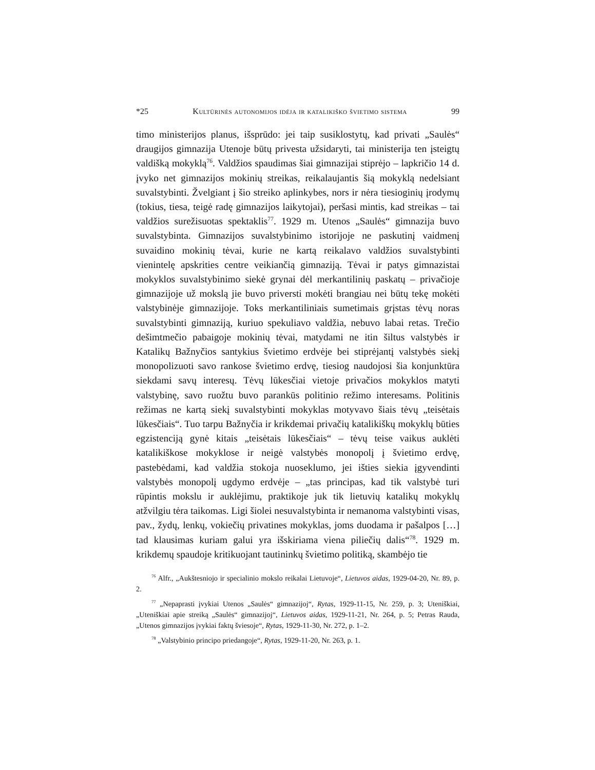*25 Kultūrinės autonomijos idėja ir katalikiško švietimo sistema 99
timo ministerijos planus, išsprūdo: jei taip susiklostytų, kad privati „Saulės“ draugijos gimnazija Utenoje būtų privesta užsidaryti, tai ministerija ten įsteigtų valdišką mokyklą<sup>76</sup>. Valdžios spaudimas šiai gimnazijai stiprėjo – lapkričio 14 d. įvyko net gimnazijos mokinių streikas, reikalaujantis šią mokyklą nedelsiant suvalstybinti. Žvelgiant į šio streiko aplinkybes, nors ir nėra tiesioginių įrodymų (tokius, tiesa, teigė radę gimnazijos laikytojai), peršasi mintis, kad streikas – tai valdžios surežisuotas spektaklis<sup>77</sup>. 1929 m. Utenos „Saulės“ gimnazija buvo suvalstybinta. Gimnazijos suvalstybinimo istorijoje ne paskutinį vaidmenį suvaidino mokinių tėvai, kurie ne kartą reikalavo valdžios suvalstybinti vienintelę apskrities centre veikiančią gimnaziją. Tėvai ir patys gimnazistai mokyklos suvalstybinimo siekė grynai dėl merkantilinių paskatų – privačioje gimnazijoje už mokslą jie buvo priversti mokėti brangiau nei būtų tekę mokėti valstybinėje gimnazijoje. Toks merkantiliniais sumetimais grįstas tėvų noras suvalstybinti gimnaziją, kuriuo spekuliavo valdžia, nebuvo labai retas. Trečio dešimtmečio pabaigoje mokinių tėvai, matydami ne itin šiltus valstybės ir Katalikų Bažnyčios santykius švietimo erdvėje bei stiprėjantį valstybės siekį monopolizuoti savo rankose švietimo erdvę, tiesiog naudojosi šia konjunktūra siekdami savų interesų. Tėvų lūkesčiai vietoje privačios mokyklos matyti valstybinę, savo ruožtu buvo parankūs politinio režimo interesams. Politinis režimas ne kartą siekį suvalstybinti mokyklas motyvavo šiais tėvų „teisėtais lūkesčiais“. Tuo tarpu Bažnyčia ir krikdemai privačių katalikiškų mokyklų būties egzistenciją gynė kitais „teisėtais lūkesčiais“ – tėvų teise vaikus auklėti katalikiškose mokyklose ir neigė valstybės monopolį į švietimo erdvę, pastebėdami, kad valdžia stokoja nuoseklumo, jei išties siekia įgyvendinti valstybės monopolį ugdymo erdvėje – „tas principas, kad tik valstybė turi rūpintis mokslu ir auklėjimu, praktikoje juk tik lietuvių katalikų mokyklų atžvilgiu tėra taikomas. Ligi šiolei nesuvalstybinta ir nemanoma valstybinti visas, pav., žydų, lenkų, vokiečių privatines mokyklas, joms duodama ir pašalpos […] tad klausimas kuriam galui yra išskiriama viena piliečių dalis“<sup>78</sup>. 1929 m. krikdemų spaudoje kritikuojant tautininkų švietimo politiką, skambėjo tie
<sup>76</sup> Alfr., „Aukštesniojo ir specialinio mokslo reikalai Lietuvoje“, Lietuvos aidas, 1929-04-20, Nr. 89, p. 2.
<sup>77</sup> „Nepaprasti įvykiai Utenos „Saulės“ gimnazijoj“, Rytas, 1929-11-15, Nr. 259, p. 3; Uteniškiai, „Uteniškiai apie streiką „Saulės“ gimnazijoj“, Lietuvos aidas, 1929-11-21, Nr. 264, p. 5; Petras Rauda, „Utenos gimnazijos įvykiai faktų šviesoje“, Rytas, 1929-11-30, Nr. 272, p. 1–2.
<sup>78</sup> „Valstybinio principo priedangoje“, Rytas, 1929-11-20, Nr. 263, p. 1.